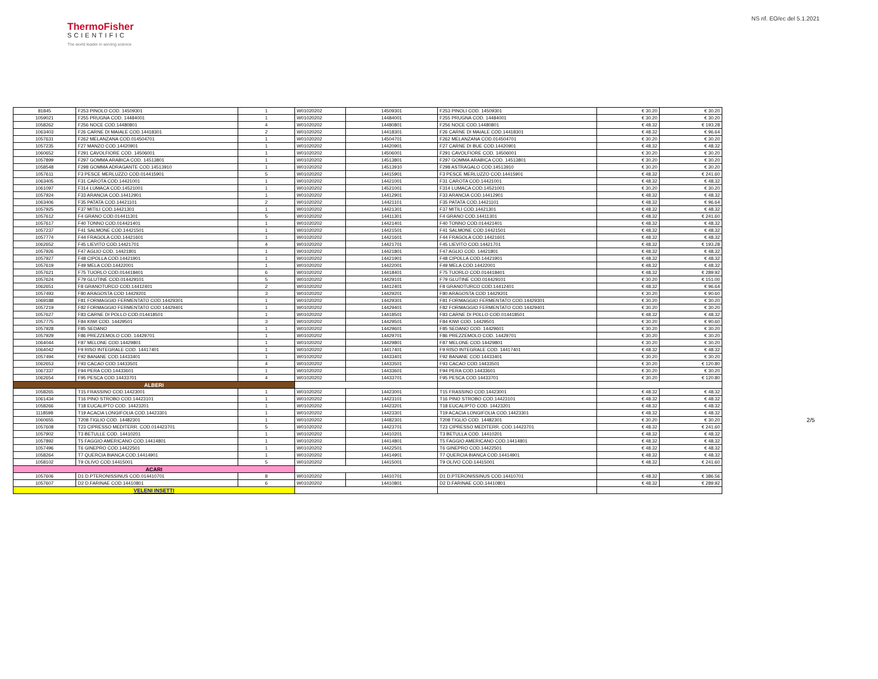ThermoFisher
SCIENTIFIC
The world leader in serving science
NS rif. EO/ec del 5.1.2021
| 81845 | F253 PINOLO COD. 14509301 | 1 | W01020202 | 14509301 | F253 PINOLI COD. 14509301 | € 30.20 | € 30.20 |
| 1059021 | F255 PRUGNA COD. 14484001 | 1 | W01020202 | 14484001 | F255 PRUGNA COD. 14484001 | € 30.20 | € 30.20 |
| 1058262 | F256 NOCE COD.14480801 | 4 | W01020202 | 14480801 | F256 NOCE COD.14480801 | € 48.32 | € 193.28 |
| 1063403 | F26 CARNE DI MAIALE COD.14418301 | 2 | W01020202 | 14418301 | F26 CARNE DI MAIALE COD.14418301 | € 48.32 | € 96.64 |
| 1057631 | F262 MELANZANA COD.014504701 | 1 | W01020202 | 14504701 | F262 MELANZANA COD.014504701 | € 30.20 | € 30.20 |
| 1057235 | F27 MANZO COD.14420901 | 1 | W01020202 | 14420901 | F27 CARNE DI BUE COD.14420901 | € 48.32 | € 48.32 |
| 1060652 | F291 CAVOLFIORE COD. 14506001 | 1 | W01020202 | 14506001 | F291 CAVOLFIORE COD. 14506001 | € 30.20 | € 30.20 |
| 1057899 | F297 GOMMA ARABICA COD. 14513801 | 1 | W01020202 | 14513801 | F297 GOMMA ARABICA COD. 14513801 | € 30.20 | € 30.20 |
| 1058548 | F298 GOMMA ADRAGANTE COD.14513910 | 1 | W01020202 | 14513910 | F298 ASTRAGALO COD.14513910 | € 30.20 | € 30.20 |
| 1057611 | F3 PESCE MERLUZZO COD.014415901 | 5 | W01020202 | 14415901 | F3 PESCE MERLUZZO COD.14415901 | € 48.32 | € 241.60 |
| 1063405 | F31 CAROTA COD.14421001 | 1 | W01020202 | 14421001 | F31 CAROTA COD.14421001 | € 48.32 | € 48.32 |
| 1061097 | F314 LUMACA COD.14521001 | 1 | W01020202 | 14521001 | F314 LUMACA COD.14521001 | € 30.20 | € 30.20 |
| 1057924 | F33 ARANCIA COD.14412901 | 1 | W01020202 | 14412901 | F33 ARANCIA COD.14412901 | € 48.32 | € 48.32 |
| 1063406 | F35 PATATA COD.14421101 | 2 | W01020202 | 14421101 | F35 PATATA COD.14421101 | € 48.32 | € 96.64 |
| 1057925 | F37 MITILI COD.14421301 | 1 | W01020202 | 14421301 | F37 MITILI COD.14421301 | € 48.32 | € 48.32 |
| 1057612 | F4 GRANO COD.014411301 | 5 | W01020202 | 14411301 | F4 GRANO COD.14411301 | € 48.32 | € 241.60 |
| 1057617 | F40 TONNO COD.014421401 | 1 | W01020202 | 14421401 | F40 TONNO COD.014421401 | € 48.32 | € 48.32 |
| 1057237 | F41 SALMONE COD.14421501 | 1 | W01020202 | 14421501 | F41 SALMONE COD.14421501 | € 48.32 | € 48.32 |
| 1057774 | F44 FRAGOLA COD.14421601 | 1 | W01020202 | 14421601 | F44 FRAGOLA COD.14421601 | € 48.32 | € 48.32 |
| 1062652 | F45 LIEVITO COD.14421701 | 4 | W01020202 | 14421701 | F45 LIEVITO COD.14421701 | € 48.32 | € 193.28 |
| 1057926 | F47 AGLIO COD. 14421801 | 1 | W01020202 | 14421801 | F47 AGLIO COD. 14421801 | € 48.32 | € 48.32 |
| 1057927 | F48 CIPOLLA COD.14421901 | 1 | W01020202 | 14421901 | F48 CIPOLLA COD.14421901 | € 48.32 | € 48.32 |
| 1057619 | F49 MELA COD.14422001 | 1 | W01020202 | 14422001 | F49 MELA COD.14422001 | € 48.32 | € 48.32 |
| 1057621 | F75 TUORLO COD.014418401 | 6 | W01020202 | 14418401 | F75 TUORLO COD.014418401 | € 48.32 | € 289.92 |
| 1057624 | F79 GLUTINE COD.014429101 | 5 | W01020202 | 14429101 | F79 GLUTINE COD.014429101 | € 30.20 | € 151.00 |
| 1062651 | F8 GRANOTURCO COD.14412401 | 2 | W01020202 | 14412401 | F8 GRANOTURCO COD.14412401 | € 48.32 | € 96.64 |
| 1057493 | F80 ARAGOSTA COD 14429201 | 3 | W01020202 | 14429201 | F80 ARAGOSTA COD 14429201 | € 30.20 | € 90.60 |
| 1069188 | F81 FORMAGGIO FERMENTATO COD.14429301 | 1 | W01020202 | 14429301 | F81 FORMAGGIO FERMENTATO COD.14429301 | € 30.20 | € 30.20 |
| 1057219 | F82 FORMAGGIO FERMENTATO COD.14429401 | 1 | W01020202 | 14429401 | F82 FORMAGGIO FERMENTATO COD.14429401 | € 30.20 | € 30.20 |
| 1057627 | F83 CARNE DI POLLO COD.014418501 | 1 | W01020202 | 14418501 | F83 CARNE DI POLLO COD.014418501 | € 48.32 | € 48.32 |
| 1057775 | F84 KIWI COD. 14429501 | 3 | W01020202 | 14429501 | F84 KIWI COD. 14429501 | € 30.20 | € 90.60 |
| 1057928 | F85 SEDANO | 1 | W01020202 | 14429601 | F85 SEDANO COD. 14429601 | € 30.20 | € 30.20 |
| 1057929 | F86 PREZZEMOLO COD. 14429701 | 1 | W01020202 | 14429701 | F86 PREZZEMOLO COD. 14429701 | € 30.20 | € 30.20 |
| 1064044 | F87 MELONE COD.14429801 | 1 | W01020202 | 14429801 | F87 MELONE COD.14429801 | € 30.20 | € 30.20 |
| 1064042 | F9 RISO INTEGRALE COD. 14417401 | 1 | W01020202 | 14417401 | F9 RISO INTEGRALE COD. 14417401 | € 48.32 | € 48.32 |
| 1057494 | F92 BANANE COD.14433401 | 1 | W01020202 | 14433401 | F92 BANANE COD.14433401 | € 30.20 | € 30.20 |
| 1062653 | F93 CACAO COD.14433501 | 4 | W01020202 | 14433501 | F93 CACAO COD.14433501 | € 30.20 | € 120.80 |
| 1067337 | F94 PERA COD.14433601 | 1 | W01020202 | 14433601 | F94 PERA COD.14433601 | € 30.20 | € 30.20 |
| 1062654 | F95 PESCA COD.14433701 | 4 | W01020202 | 14433701 | F95 PESCA COD.14433701 | € 30.20 | € 120.80 |
| ALBERI | | | | | | | |
| 1058265 | T15 FRASSINO COD.14423001 | 1 | W01020202 | 14423001 | T15 FRASSINO COD.14423001 | € 48.32 | € 48.32 |
| 1061434 | T16 PINO STROBO COD.14423101 | 1 | W01020202 | 14423101 | T16 PINO STROBO COD.14423101 | € 48.32 | € 48.32 |
| 1058266 | T18 EUCALIPTO COD. 14423201 | 1 | W01020202 | 14423201 | T18 EUCALIPTO COD. 14423201 | € 48.32 | € 48.32 |
| 1118598 | T19 ACACIA LONGIFOLIA COD.14423301 | 1 | W01020202 | 14423301 | T19 ACACIA LONGIFOLIA COD.14423301 | € 48.32 | € 48.32 |
| 1060655 | T208 TIGLIO COD. 14482301 | 1 | W01020202 | 14482301 | T208 TIGLIO COD. 14482301 | € 30.20 | € 30.20 |
| 1057608 | T23 CIPRESSO MEDITERR. COD.014423701 | 5 | W01020202 | 14423701 | T23 CIPRESSO MEDITERR. COD.14423701 | € 48.32 | € 241.60 |
| 1057902 | T3 BETULLE COD. 14410201 | 1 | W01020202 | 14410201 | T3 BETULLA COD. 14410201 | € 48.32 | € 48.32 |
| 1057892 | T5 FAGGIO AMERICANO COD.14414801 | 1 | W01020202 | 14414801 | T5 FAGGIO AMERICANO COD.14414801 | € 48.32 | € 48.32 |
| 1057496 | T6 GINEPRO COD.14422501 | 1 | W01020202 | 14422501 | T6 GINEPRO COD.14422501 | € 48.32 | € 48.32 |
| 1058264 | T7 QUERCIA BIANCA COD.14414901 | 1 | W01020202 | 14414901 | T7 QUERCIA BIANCA COD.14414901 | € 48.32 | € 48.32 |
| 1058102 | T9 OLIVO COD.14415001 | 5 | W01020202 | 14415001 | T9 OLIVO COD.14415001 | € 48.32 | € 241.60 |
| ACARI | | | | | | | |
| 1057606 | D1 D.PTERONISSINUS COD.014410701 | 8 | W01020202 | 14410701 | D1 D.PTERONISSINUS COD.14410701 | € 48.32 | € 386.56 |
| 1057607 | D2 D.FARINAE COD.14410801 | 6 | W01020202 | 14410801 | D2 D.FARINAE COD.14410801 | € 48.32 | € 289.92 |
| VELENI INSETTI | | | | | | | |
2/5